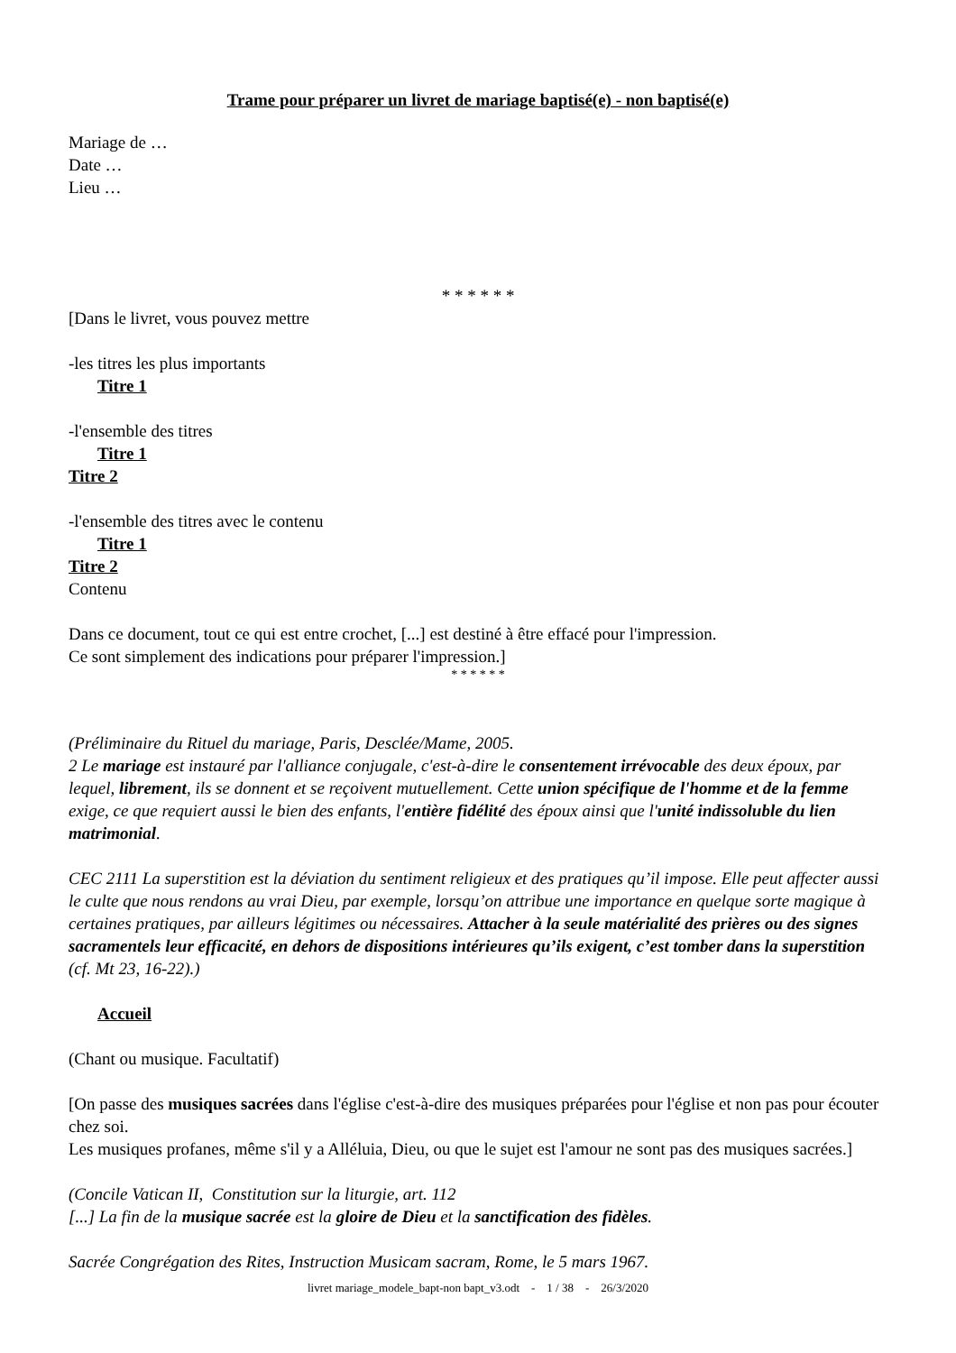Trame pour préparer un livret de mariage baptisé(e) - non baptisé(e)
Mariage de …
Date …
Lieu …
* * * * * *
[Dans le livret, vous pouvez mettre
-les titres les plus importants
Titre 1
-l'ensemble des titres
Titre 1
Titre 2
-l'ensemble des titres avec le contenu
Titre 1
Titre 2
Contenu
Dans ce document, tout ce qui est entre crochet, [...] est destiné à être effacé pour l'impression.
Ce sont simplement des indications pour préparer l'impression.]
* * * * * *
(Préliminaire du Rituel du mariage, Paris, Desclée/Mame, 2005.
2 Le mariage est instauré par l'alliance conjugale, c'est-à-dire le consentement irrévocable des deux époux, par lequel, librement, ils se donnent et se reçoivent mutuellement. Cette union spécifique de l'homme et de la femme exige, ce que requiert aussi le bien des enfants, l'entière fidélité des époux ainsi que l'unité indissoluble du lien matrimonial.
CEC 2111 La superstition est la déviation du sentiment religieux et des pratiques qu’il impose. Elle peut affecter aussi le culte que nous rendons au vrai Dieu, par exemple, lorsqu’on attribue une importance en quelque sorte magique à certaines pratiques, par ailleurs légitimes ou nécessaires. Attacher à la seule matérialité des prières ou des signes sacramentels leur efficacité, en dehors de dispositions intérieures qu’ils exigent, c’est tomber dans la superstition (cf. Mt 23, 16-22).)
Accueil
(Chant ou musique. Facultatif)
[On passe des musiques sacrées dans l'église c'est-à-dire des musiques préparées pour l'église et non pas pour écouter chez soi.
Les musiques profanes, même s'il y a Alléluia, Dieu, ou que le sujet est l'amour ne sont pas des musiques sacrées.]
(Concile Vatican II, Constitution sur la liturgie, art. 112
[...] La fin de la musique sacrée est la gloire de Dieu et la sanctification des fidèles.
Sacrée Congrégation des Rites, Instruction Musicam sacram, Rome, le 5 mars 1967.
livret mariage_modele_bapt-non bapt_v3.odt - 1 / 38 - 26/3/2020